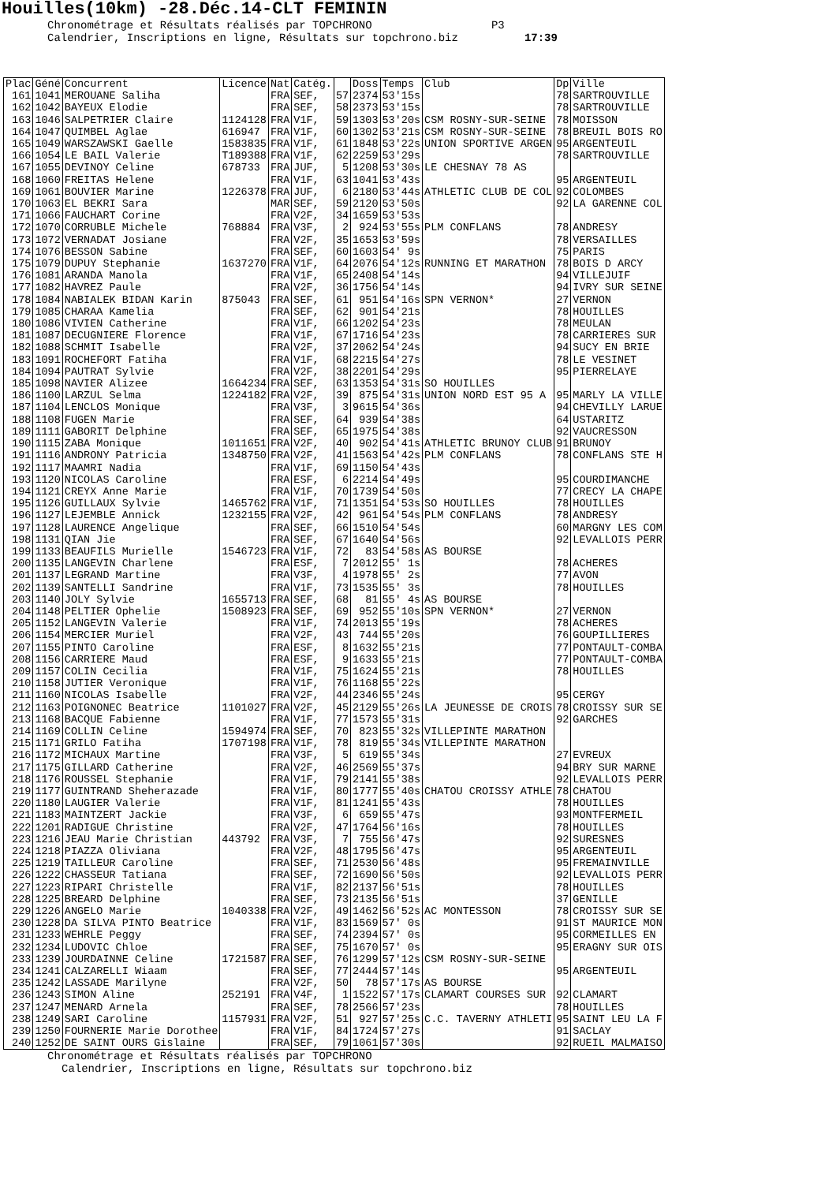Houilles(10km) -28.Déc.14-CLT FEMININ
Chronométrage et Résultats réalisés par TOPCHRONO P3 Calendrier, Inscriptions en ligne, Résultats sur topchrono.biz 17:39
| Plac | Géné | Concurrent | Licence | Nat | Catég. | | Doss | Temps | Club | Dp | Ville |
| --- | --- | --- | --- | --- | --- | --- | --- | --- | --- | --- | --- |
| 161 | 1041 | MEROUANE Saliha | | FRA | SEF, | 57 | 2374 | 53'15s | | 78 | SARTROUVILLE |
| 162 | 1042 | BAYEUX Elodie | | FRA | SEF, | 58 | 2373 | 53'15s | | 78 | SARTROUVILLE |
| 163 | 1046 | SALPETRIER Claire | 1124128 | FRA | V1F, | 59 | 1303 | 53'20s | CSM ROSNY-SUR-SEINE | 78 | MOISSON |
| 164 | 1047 | QUIMBEL Aglae | 616947 | FRA | V1F, | 60 | 1302 | 53'21s | CSM ROSNY-SUR-SEINE | 78 | BREUIL BOIS RO |
| 165 | 1049 | WARSZAWSKI Gaelle | 1583835 | FRA | V1F, | 61 | 1848 | 53'22s | UNION SPORTIVE ARGEN | 95 | ARGENTEUIL |
| 166 | 1054 | LE BAIL Valerie | T189388 | FRA | V1F, | 62 | 2259 | 53'29s | | 78 | SARTROUVILLE |
| 167 | 1055 | DEVINOY Celine | 678733 | FRA | JUF, | 5 | 1208 | 53'30s | LE CHESNAY 78 AS | | |
| 168 | 1060 | FREITAS Helene | | FRA | V1F, | 63 | 1041 | 53'43s | | 95 | ARGENTEUIL |
| 169 | 1061 | BOUVIER Marine | 1226378 | FRA | JUF, | 6 | 2180 | 53'44s | ATHLETIC CLUB DE COL | 92 | COLOMBES |
| 170 | 1063 | EL BEKRI Sara | | MAR | SEF, | 59 | 2120 | 53'50s | | 92 | LA GARENNE COL |
| 171 | 1066 | FAUCHART Corine | | FRA | V2F, | 34 | 1659 | 53'53s | | | |
| 172 | 1070 | CORRUBLE Michele | 768884 | FRA | V3F, | 2 | 924 | 53'55s | PLM CONFLANS | 78 | ANDRESY |
| 173 | 1072 | VERNADAT Josiane | | FRA | V2F, | 35 | 1653 | 53'59s | | 78 | VERSAILLES |
| 174 | 1076 | BESSON Sabine | | FRA | SEF, | 60 | 1603 | 54' 9s | | 75 | PARIS |
| 175 | 1079 | DUPUY Stephanie | 1637270 | FRA | V1F, | 64 | 2076 | 54'12s | RUNNING ET MARATHON | 78 | BOIS D ARCY |
| 176 | 1081 | ARANDA Manola | | FRA | V1F, | 65 | 2408 | 54'14s | | 94 | VILLEJUIF |
| 177 | 1082 | HAVREZ Paule | | FRA | V2F, | 36 | 1756 | 54'14s | | 94 | IVRY SUR SEINE |
| 178 | 1084 | NABIALEK BIDAN Karin | 875043 | FRA | SEF, | 61 | 951 | 54'16s | SPN VERNON* | 27 | VERNON |
| 179 | 1085 | CHARAA Kamelia | | FRA | SEF, | 62 | 901 | 54'21s | | 78 | HOUILLES |
| 180 | 1086 | VIVIEN Catherine | | FRA | V1F, | 66 | 1202 | 54'23s | | 78 | MEULAN |
| 181 | 1087 | DECUGNIERE Florence | | FRA | V1F, | 67 | 1716 | 54'23s | | 78 | CARRIERES SUR |
| 182 | 1088 | SCHMIT Isabelle | | FRA | V2F, | 37 | 2062 | 54'24s | | 94 | SUCY EN BRIE |
| 183 | 1091 | ROCHEFORT Fatiha | | FRA | V1F, | 68 | 2215 | 54'27s | | 78 | LE VESINET |
| 184 | 1094 | PAUTRAT Sylvie | | FRA | V2F, | 38 | 2201 | 54'29s | | 95 | PIERRELAYE |
| 185 | 1098 | NAVIER Alizee | 1664234 | FRA | SEF, | 63 | 1353 | 54'31s | SO HOUILLES | | |
| 186 | 1100 | LARZUL Selma | 1224182 | FRA | V2F, | 39 | 875 | 54'31s | UNION NORD EST 95 A | 95 | MARLY LA VILLE |
| 187 | 1104 | LENCLOS Monique | | FRA | V3F, | 3 | 9615 | 54'36s | | 94 | CHEVILLY LARUE |
| 188 | 1108 | FUGEN Marie | | FRA | SEF, | 64 | 939 | 54'38s | | 64 | USTARITZ |
| 189 | 1111 | GABORIT Delphine | | FRA | SEF, | 65 | 1975 | 54'38s | | 92 | VAUCRESSON |
| 190 | 1115 | ZABA Monique | 1011651 | FRA | V2F, | 40 | 902 | 54'41s | ATHLETIC BRUNOY CLUB | 91 | BRUNOY |
| 191 | 1116 | ANDRONY Patricia | 1348750 | FRA | V2F, | 41 | 1563 | 54'42s | PLM CONFLANS | 78 | CONFLANS STE H |
| 192 | 1117 | MAAMRI Nadia | | FRA | V1F, | 69 | 1150 | 54'43s | | | |
| 193 | 1120 | NICOLAS Caroline | | FRA | ESF, | 6 | 2214 | 54'49s | | 95 | COURDIMANCHE |
| 194 | 1121 | CREYX Anne Marie | | FRA | V1F, | 70 | 1739 | 54'50s | | 77 | CRECY LA CHAPE |
| 195 | 1126 | GUILLAUX Sylvie | 1465762 | FRA | V1F, | 71 | 1351 | 54'53s | SO HOUILLES | 78 | HOUILLES |
| 196 | 1127 | LEJEMBLE Annick | 1232155 | FRA | V2F, | 42 | 961 | 54'54s | PLM CONFLANS | 78 | ANDRESY |
| 197 | 1128 | LAURENCE Angelique | | FRA | SEF, | 66 | 1510 | 54'54s | | 60 | MARGNY LES COM |
| 198 | 1131 | QIAN Jie | | FRA | SEF, | 67 | 1640 | 54'56s | | 92 | LEVALLOIS PERR |
| 199 | 1133 | BEAUFILS Murielle | 1546723 | FRA | V1F, | 72 | 83 | 54'58s | AS BOURSE | | |
| 200 | 1135 | LANGEVIN Charlene | | FRA | ESF, | 7 | 2012 | 55' 1s | | 78 | ACHERES |
| 201 | 1137 | LEGRAND Martine | | FRA | V3F, | 4 | 1978 | 55' 2s | | 77 | AVON |
| 202 | 1139 | SANTELLI Sandrine | | FRA | V1F, | 73 | 1535 | 55' 3s | | 78 | HOUILLES |
| 203 | 1140 | JOLY Sylvie | 1655713 | FRA | SEF, | 68 | 81 | 55' 4s | AS BOURSE | | |
| 204 | 1148 | PELTIER Ophelie | 1508923 | FRA | SEF, | 69 | 952 | 55'10s | SPN VERNON* | 27 | VERNON |
| 205 | 1152 | LANGEVIN Valerie | | FRA | V1F, | 74 | 2013 | 55'19s | | 78 | ACHERES |
| 206 | 1154 | MERCIER Muriel | | FRA | V2F, | 43 | 744 | 55'20s | | 76 | GOUPILLIERES |
| 207 | 1155 | PINTO Caroline | | FRA | ESF, | 8 | 1632 | 55'21s | | 77 | PONTAULT-COMBA |
| 208 | 1156 | CARRIERE Maud | | FRA | ESF, | 9 | 1633 | 55'21s | | 77 | PONTAULT-COMBA |
| 209 | 1157 | COLIN Cecilia | | FRA | V1F, | 75 | 1624 | 55'21s | | 78 | HOUILLES |
| 210 | 1158 | JUTIER Veronique | | FRA | V1F, | 76 | 1168 | 55'22s | | | |
| 211 | 1160 | NICOLAS Isabelle | | FRA | V2F, | 44 | 2346 | 55'24s | | 95 | CERGY |
| 212 | 1163 | POIGNONEC Beatrice | 1101027 | FRA | V2F, | 45 | 2129 | 55'26s | LA JEUNESSE DE CROIS | 78 | CROISSY SUR SE |
| 213 | 1168 | BACQUE Fabienne | | FRA | V1F, | 77 | 1573 | 55'31s | | 92 | GARCHES |
| 214 | 1169 | COLLIN Celine | 1594974 | FRA | SEF, | 70 | 823 | 55'32s | VILLEPINTE MARATHON | | |
| 215 | 1171 | GRILO Fatiha | 1707198 | FRA | V1F, | 78 | 819 | 55'34s | VILLEPINTE MARATHON | | |
| 216 | 1172 | MICHAUX Martine | | FRA | V3F, | 5 | 619 | 55'34s | | 27 | EVREUX |
| 217 | 1175 | GILLARD Catherine | | FRA | V2F, | 46 | 2569 | 55'37s | | 94 | BRY SUR MARNE |
| 218 | 1176 | ROUSSEL Stephanie | | FRA | V1F, | 79 | 2141 | 55'38s | | 92 | LEVALLOIS PERR |
| 219 | 1177 | GUINTRAND Sheherazade | | FRA | V1F, | 80 | 1777 | 55'40s | CHATOU CROISSY ATHLE | 78 | CHATOU |
| 220 | 1180 | LAUGIER Valerie | | FRA | V1F, | 81 | 1241 | 55'43s | | 78 | HOUILLES |
| 221 | 1183 | MAINTZERT Jackie | | FRA | V3F, | 6 | 659 | 55'47s | | 93 | MONTFERMEIL |
| 222 | 1201 | RADIGUE Christine | | FRA | V2F, | 47 | 1764 | 56'16s | | 78 | HOUILLES |
| 223 | 1216 | JEAU Marie Christian | 443792 | FRA | V3F, | 7 | 755 | 56'47s | | 92 | SURESNES |
| 224 | 1218 | PIAZZA Oliviana | | FRA | V2F, | 48 | 1795 | 56'47s | | 95 | ARGENTEUIL |
| 225 | 1219 | TAILLEUR Caroline | | FRA | SEF, | 71 | 2530 | 56'48s | | 95 | FREMAINVILLE |
| 226 | 1222 | CHASSEUR Tatiana | | FRA | SEF, | 72 | 1690 | 56'50s | | 92 | LEVALLOIS PERR |
| 227 | 1223 | RIPARI Christelle | | FRA | V1F, | 82 | 2137 | 56'51s | | 78 | HOUILLES |
| 228 | 1225 | BREARD Delphine | | FRA | SEF, | 73 | 2135 | 56'51s | | 37 | GENILLE |
| 229 | 1226 | ANGELO Marie | 1040338 | FRA | V2F, | 49 | 1462 | 56'52s | AC MONTESSON | 78 | CROISSY SUR SE |
| 230 | 1228 | DA SILVA PINTO Beatrice | | FRA | V1F, | 83 | 1569 | 57' 0s | | 91 | ST MAURICE MON |
| 231 | 1233 | WEHRLE Peggy | | FRA | SEF, | 74 | 2394 | 57' 0s | | 95 | CORMEILLES EN |
| 232 | 1234 | LUDOVIC Chloe | | FRA | SEF, | 75 | 1670 | 57' 0s | | 95 | ERAGNY SUR OIS |
| 233 | 1239 | JOURDAINNE Celine | 1721587 | FRA | SEF, | 76 | 1299 | 57'12s | CSM ROSNY-SUR-SEINE | | |
| 234 | 1241 | CALZARELLI Wiaam | | FRA | SEF, | 77 | 2444 | 57'14s | | 95 | ARGENTEUIL |
| 235 | 1242 | LASSADE Marilyne | | FRA | V2F, | 50 | 78 | 57'17s | AS BOURSE | | |
| 236 | 1243 | SIMON Aline | 252191 | FRA | V4F, | 1 | 1522 | 57'17s | CLAMART COURSES SUR | 92 | CLAMART |
| 237 | 1247 | MENARD Arnela | | FRA | SEF, | 78 | 2566 | 57'23s | | 78 | HOUILLES |
| 238 | 1249 | SARI Caroline | 1157931 | FRA | V2F, | 51 | 927 | 57'25s | C.C. TAVERNY ATHLETI | 95 | SAINT LEU LA F |
| 239 | 1250 | FOURNERIE Marie Dorothee | | FRA | V1F, | 84 | 1724 | 57'27s | | 91 | SACLAY |
| 240 | 1252 | DE SAINT OURS Gislaine | | FRA | SEF, | 79 | 1061 | 57'30s | | 92 | RUEIL MALMAISO |
Chronométrage et Résultats réalisés par TOPCHRONO
Calendrier, Inscriptions en ligne, Résultats sur topchrono.biz